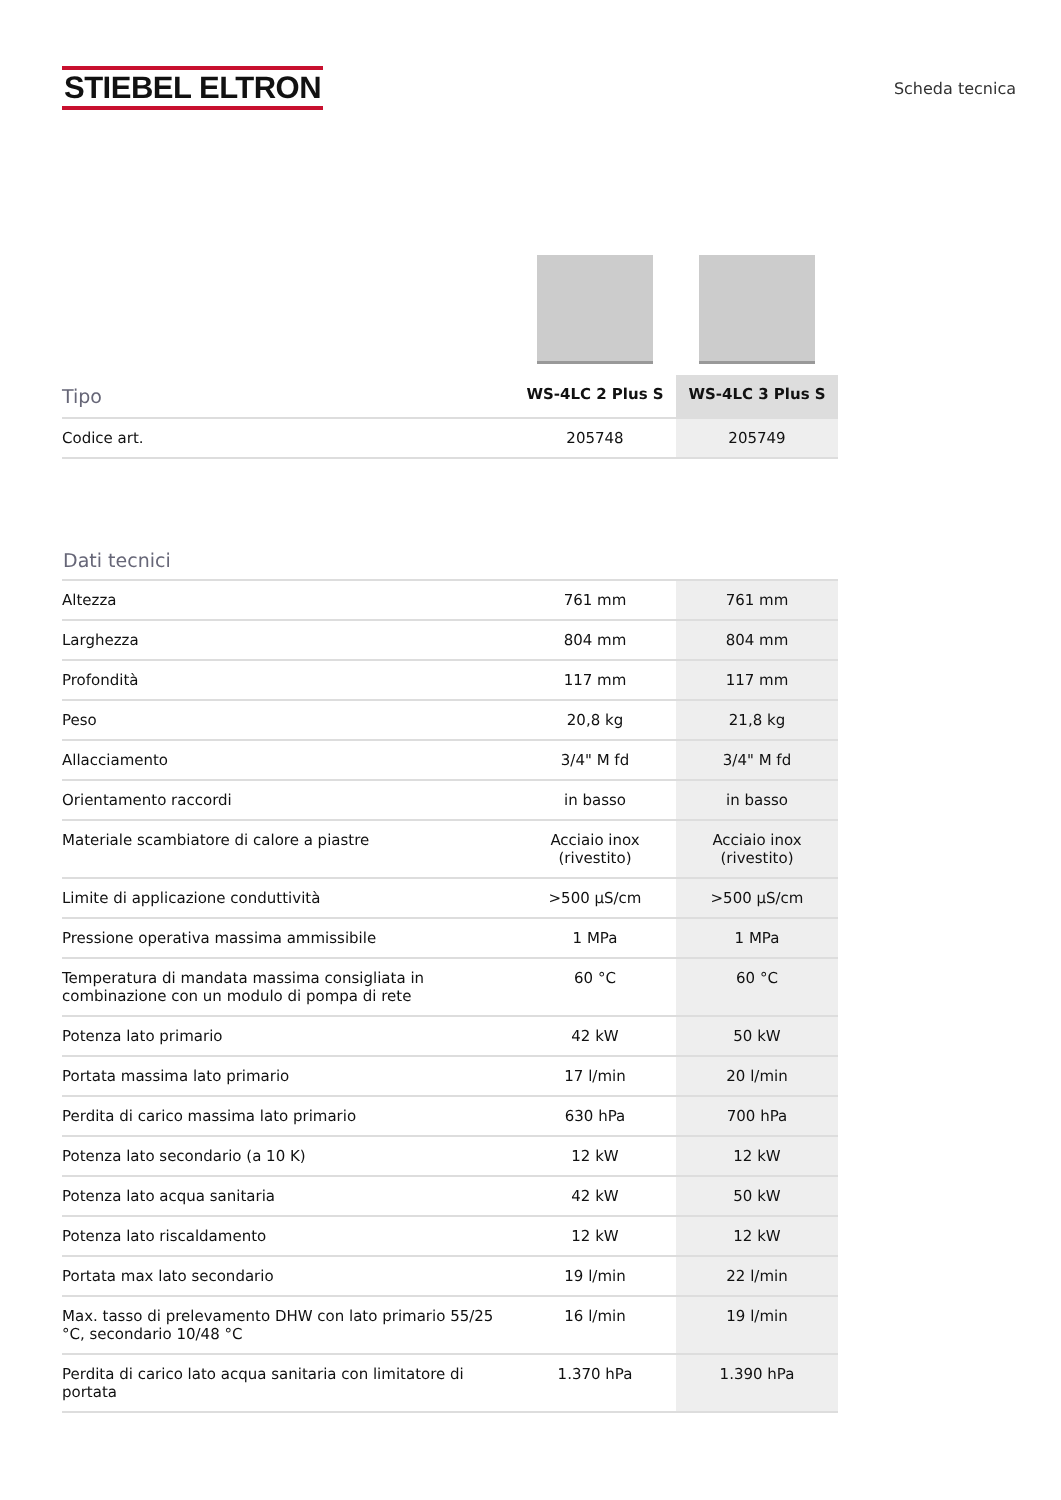STIEBEL ELTRON
Scheda tecnica
| Tipo | WS-4LC 2 Plus S | WS-4LC 3 Plus S |
| --- | --- | --- |
| Codice art. | 205748 | 205749 |
Dati tecnici
| Altezza | 761 mm | 761 mm |
| Larghezza | 804 mm | 804 mm |
| Profondità | 117 mm | 117 mm |
| Peso | 20,8 kg | 21,8 kg |
| Allacciamento | 3/4" M fd | 3/4" M fd |
| Orientamento raccordi | in basso | in basso |
| Materiale scambiatore di calore a piastre | Acciaio inox (rivestito) | Acciaio inox (rivestito) |
| Limite di applicazione conduttività | >500 μS/cm | >500 μS/cm |
| Pressione operativa massima ammissibile | 1 MPa | 1 MPa |
| Temperatura di mandata massima consigliata in combinazione con un modulo di pompa di rete | 60 °C | 60 °C |
| Potenza lato primario | 42 kW | 50 kW |
| Portata massima lato primario | 17 l/min | 20 l/min |
| Perdita di carico massima lato primario | 630 hPa | 700 hPa |
| Potenza lato secondario (a 10 K) | 12 kW | 12 kW |
| Potenza lato acqua sanitaria | 42 kW | 50 kW |
| Potenza lato riscaldamento | 12 kW | 12 kW |
| Portata max lato secondario | 19 l/min | 22 l/min |
| Max. tasso di prelevamento DHW con lato primario 55/25 °C, secondario 10/48 °C | 16 l/min | 19 l/min |
| Perdita di carico lato acqua sanitaria con limitatore di portata | 1.370 hPa | 1.390 hPa |